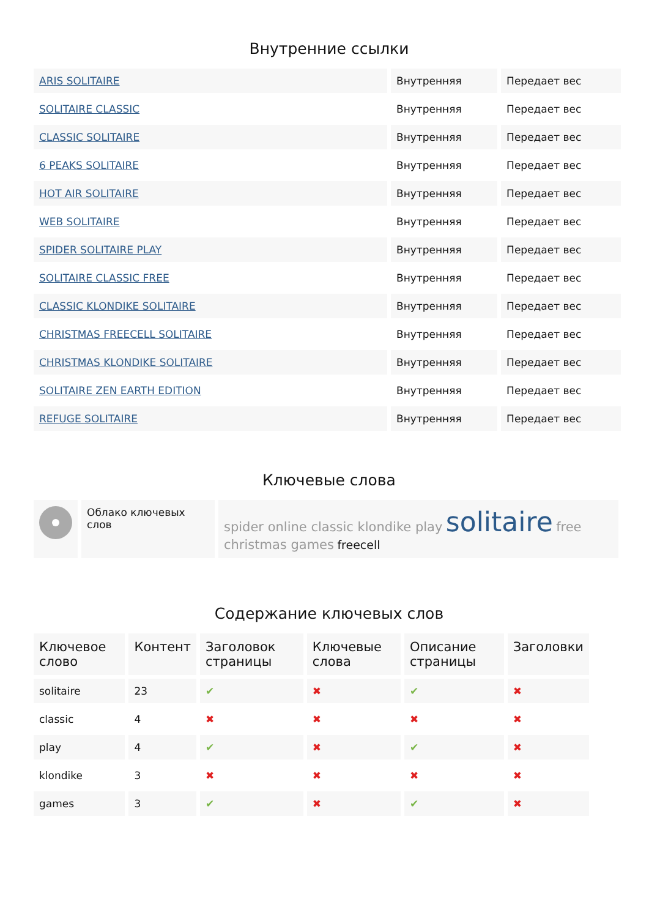Внутренние ссылки
| ARIS SOLITAIRE | Внутренняя | Передает вес |
| SOLITAIRE CLASSIC | Внутренняя | Передает вес |
| CLASSIC SOLITAIRE | Внутренняя | Передает вес |
| 6 PEAKS SOLITAIRE | Внутренняя | Передает вес |
| HOT AIR SOLITAIRE | Внутренняя | Передает вес |
| WEB SOLITAIRE | Внутренняя | Передает вес |
| SPIDER SOLITAIRE PLAY | Внутренняя | Передает вес |
| SOLITAIRE CLASSIC FREE | Внутренняя | Передает вес |
| CLASSIC KLONDIKE SOLITAIRE | Внутренняя | Передает вес |
| CHRISTMAS FREECELL SOLITAIRE | Внутренняя | Передает вес |
| CHRISTMAS KLONDIKE SOLITAIRE | Внутренняя | Передает вес |
| SOLITAIRE ZEN EARTH EDITION | Внутренняя | Передает вес |
| REFUGE SOLITAIRE | Внутренняя | Передает вес |
Ключевые слова
| | Облако ключевых слов | spider online classic klondike play solitaire free christmas games freecell |
Содержание ключевых слов
| Ключевое слово | Контент | Заголовок страницы | Ключевые слова | Описание страницы | Заголовки |
| --- | --- | --- | --- | --- | --- |
| solitaire | 23 | ✔ | ✖ | ✔ | ✖ |
| classic | 4 | ✖ | ✖ | ✖ | ✖ |
| play | 4 | ✔ | ✖ | ✔ | ✖ |
| klondike | 3 | ✖ | ✖ | ✖ | ✖ |
| games | 3 | ✔ | ✖ | ✔ | ✖ |